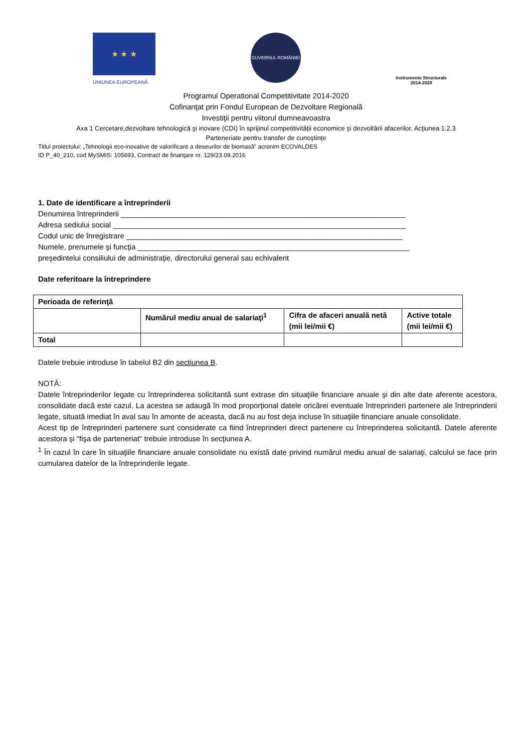★ ★ ★
UNIUNEA EUROPEANĂ
GUVERNUL ROMÂNIEI
Instrumente Structurale
2014-2020
Programul Operational Competitivitate 2014-2020
Cofinanţat prin Fondul European de Dezvoltare Regională
Investiţii pentru viitorul dumneavoastra
Axa 1 Cercetare,dezvoltare tehnologică şi inovare (CDI) în sprijinul competitivităţii economice şi dezvoltării afacerilor, Acţiunea 1.2.3
Parteneriate pentru transfer de cunoştinţe
Titlul proiectului: „Tehnologii eco-inovative de valorificare a deseurilor de biomasă” acronim ECOVALDES
ID P_40_210, cod MySMIS: 105693, Contract de finanţare nr. 129/23.09.2016
1. Date de identificare a întreprinderii
Denumirea întreprinderii ____________________________________________________________________
Adresa sediului social ______________________________________________________________________
Codul unic de înregistrare __________________________________________________________________
Numele, prenumele şi funcţia _________________________________________________________________
preşedintelui consiliului de administraţie, directorului general sau echivalent
Date referitoare la întreprindere
| Perioada de referinţă | | | |
| --- | --- | --- | --- |
| | Numărul mediu anual de salariaţi<sup>1</sup> | Cifra de afaceri anuală netă (mii lei/mii €) | Active totale (mii lei/mii €) |
| Total | | | |
Datele trebuie introduse în tabelul B2 din secţiunea B.
NOTĂ:
Datele întreprinderilor legate cu întreprinderea solicitantă sunt extrase din situaţiile financiare anuale şi din alte date aferente acestora, consolidate dacă este cazul. La acestea se adaugă în mod proporţional datele oricărei eventuale întreprinderi partenere ale întreprinderii legate, situată imediat în aval sau în amonte de aceasta, dacă nu au fost deja incluse în situaţiile financiare anuale consolidate.
Acest tip de întreprinderi partenere sunt considerate ca fiind întreprinderi direct partenere cu întreprinderea solicitantă. Datele aferente acestora şi "fişa de parteneriat" trebuie introduse în secţiunea A.
<sup>1</sup> În cazul în care în situaţiile financiare anuale consolidate nu există date privind numărul mediu anual de salariaţi, calculul se face prin cumularea datelor de la întreprinderile legate.